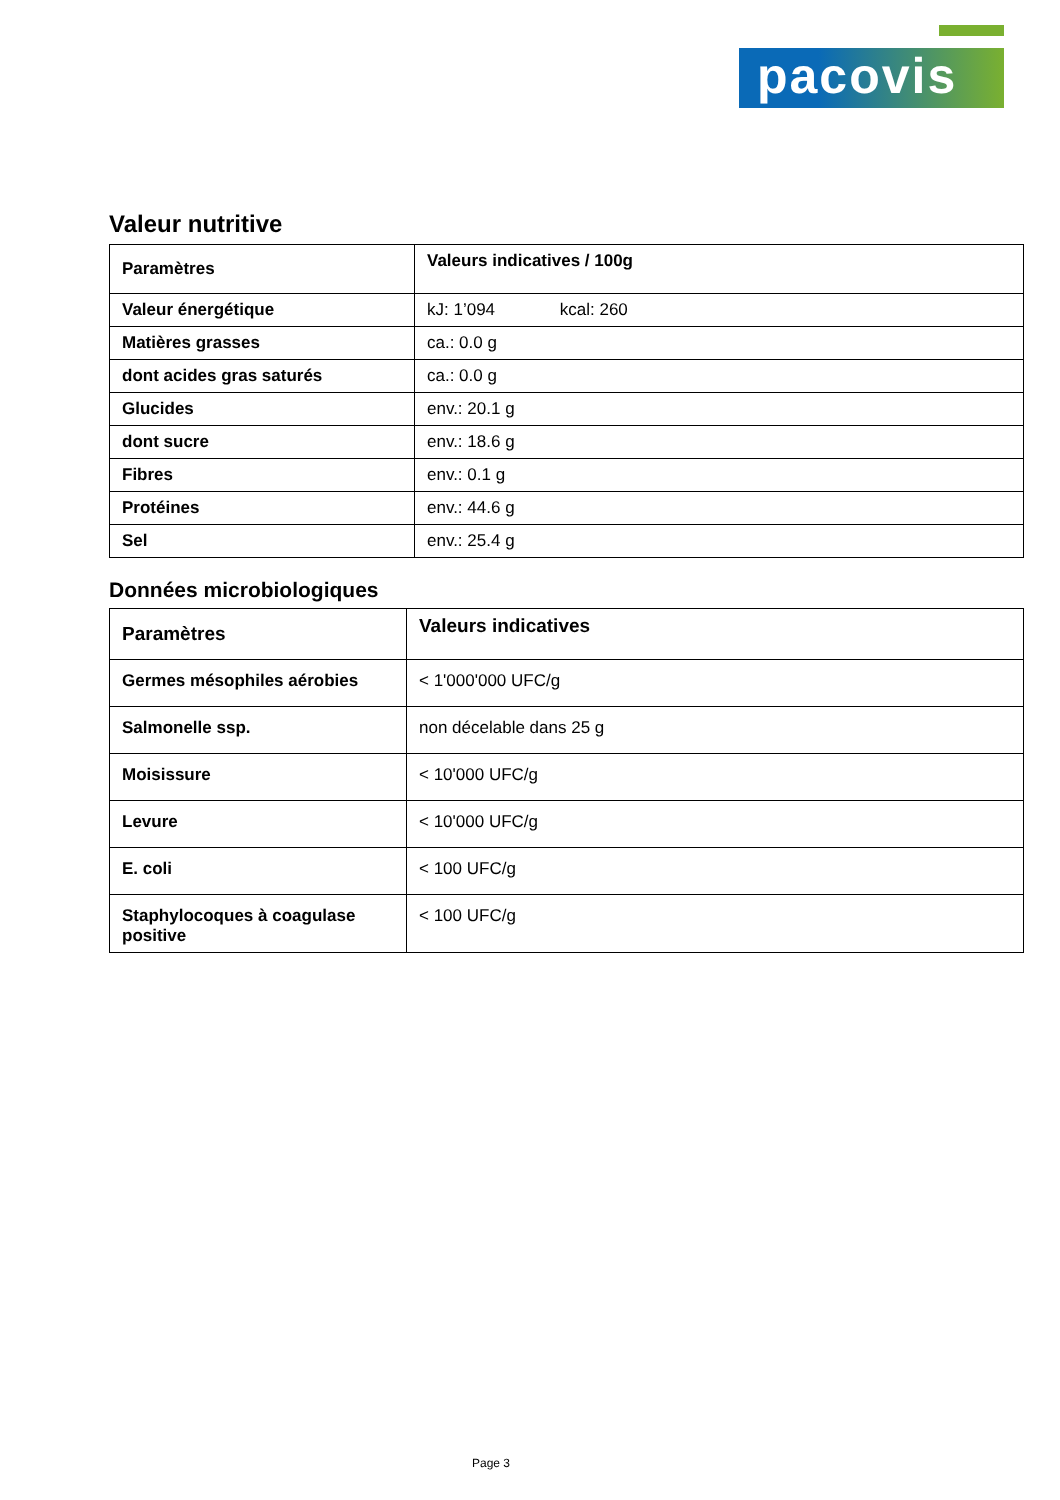pacovis
Valeur nutritive
| Paramètres | Valeurs indicatives / 100g |
| --- | --- |
| Valeur énergétique | kJ: 1’094 kcal: 260 |
| Matières grasses | ca.: 0.0 g |
| dont acides gras saturés | ca.: 0.0 g |
| Glucides | env.: 20.1 g |
| dont sucre | env.: 18.6 g |
| Fibres | env.: 0.1 g |
| Protéines | env.: 44.6 g |
| Sel | env.: 25.4 g |
Données microbiologiques
| Paramètres | Valeurs indicatives |
| --- | --- |
| Germes mésophiles aérobies | < 1'000'000 UFC/g |
| Salmonelle ssp. | non décelable dans 25 g |
| Moisissure | < 10'000 UFC/g |
| Levure | < 10'000 UFC/g |
| E. coli | < 100 UFC/g |
| Staphylocoques à coagulase positive | < 100 UFC/g |
Page 3